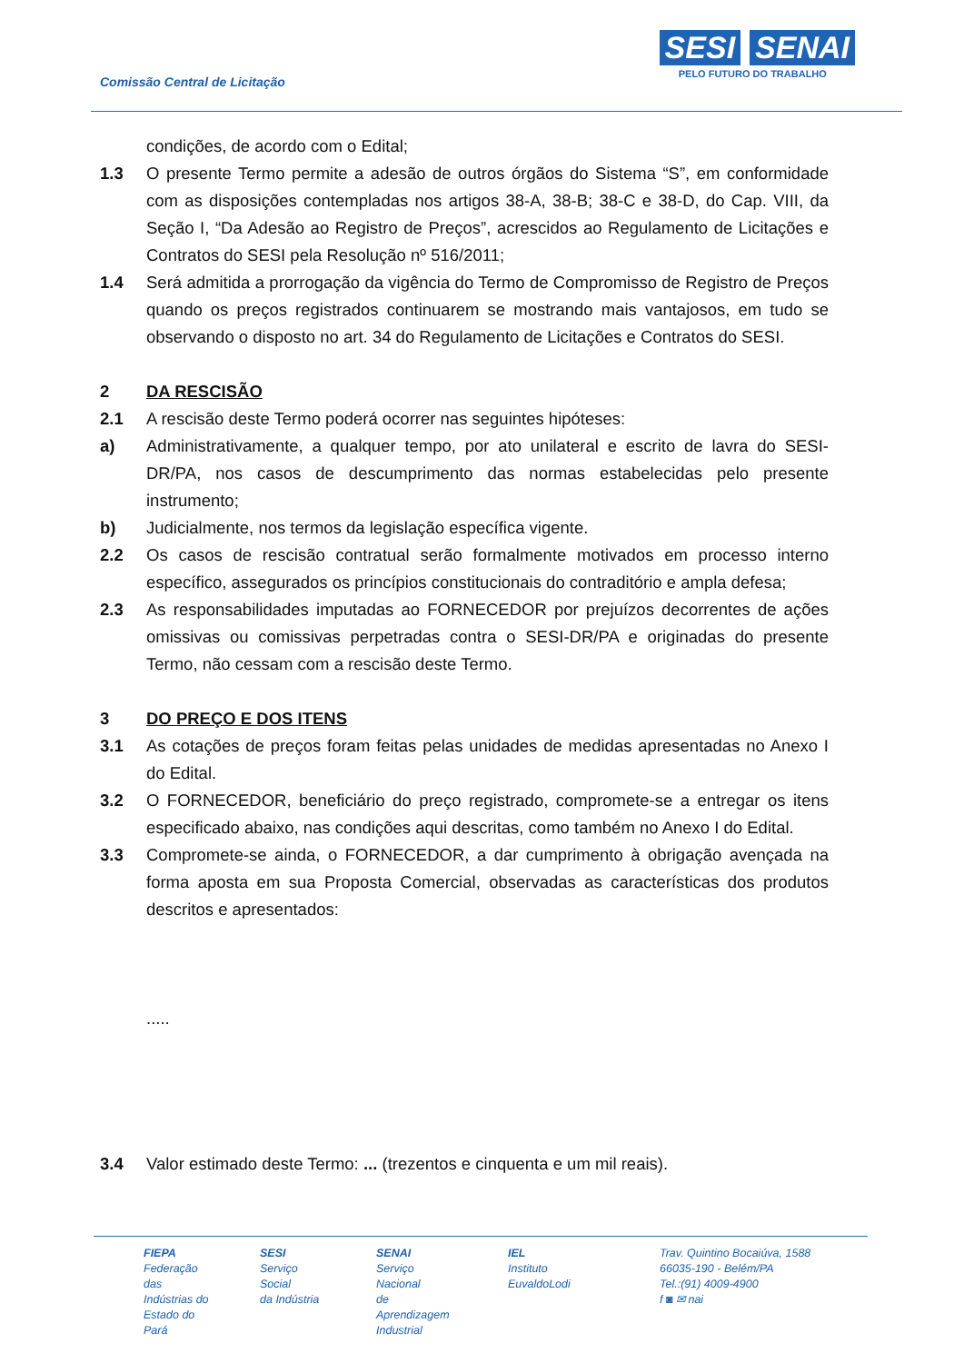Comissão Central de Licitação
SESI SENAI
PELO FUTURO DO TRABALHO
condições, de acordo com o Edital;
1.3 O presente Termo permite a adesão de outros órgãos do Sistema “S”, em conformidade com as disposições contempladas nos artigos 38-A, 38-B; 38-C e 38-D, do Cap. VIII, da Seção I, “Da Adesão ao Registro de Preços”, acrescidos ao Regulamento de Licitações e Contratos do SESI pela Resolução nº 516/2011;
1.4 Será admitida a prorrogação da vigência do Termo de Compromisso de Registro de Preços quando os preços registrados continuarem se mostrando mais vantajosos, em tudo se observando o disposto no art. 34 do Regulamento de Licitações e Contratos do SESI.
2 DA RESCISÃO
2.1 A rescisão deste Termo poderá ocorrer nas seguintes hipóteses:
a) Administrativamente, a qualquer tempo, por ato unilateral e escrito de lavra do SESI-DR/PA, nos casos de descumprimento das normas estabelecidas pelo presente instrumento;
b) Judicialmente, nos termos da legislação específica vigente.
2.2 Os casos de rescisão contratual serão formalmente motivados em processo interno específico, assegurados os princípios constitucionais do contraditório e ampla defesa;
2.3 As responsabilidades imputadas ao FORNECEDOR por prejuízos decorrentes de ações omissivas ou comissivas perpetradas contra o SESI-DR/PA e originadas do presente Termo, não cessam com a rescisão deste Termo.
3 DO PREÇO E DOS ITENS
3.1 As cotações de preços foram feitas pelas unidades de medidas apresentadas no Anexo I do Edital.
3.2 O FORNECEDOR, beneficiário do preço registrado, compromete-se a entregar os itens especificado abaixo, nas condições aqui descritas, como também no Anexo I do Edital.
3.3 Compromete-se ainda, o FORNECEDOR, a dar cumprimento à obrigação avençada na forma aposta em sua Proposta Comercial, observadas as características dos produtos descritos e apresentados:
.....
3.4 Valor estimado deste Termo: ... (trezentos e cinquenta e um mil reais).
FIEPA
Federação das
Indústrias do
Estado do Pará
SESI
Serviço Social
da Indústria
SENAI
Serviço Nacional
de Aprendizagem
Industrial
IEL
Instituto
EuvaldoLodi
Trav. Quintino Bocaiúva, 1588
66035-190 - Belém/PA
Tel.:(91) 4009-4900
f ◙ ✉ nai